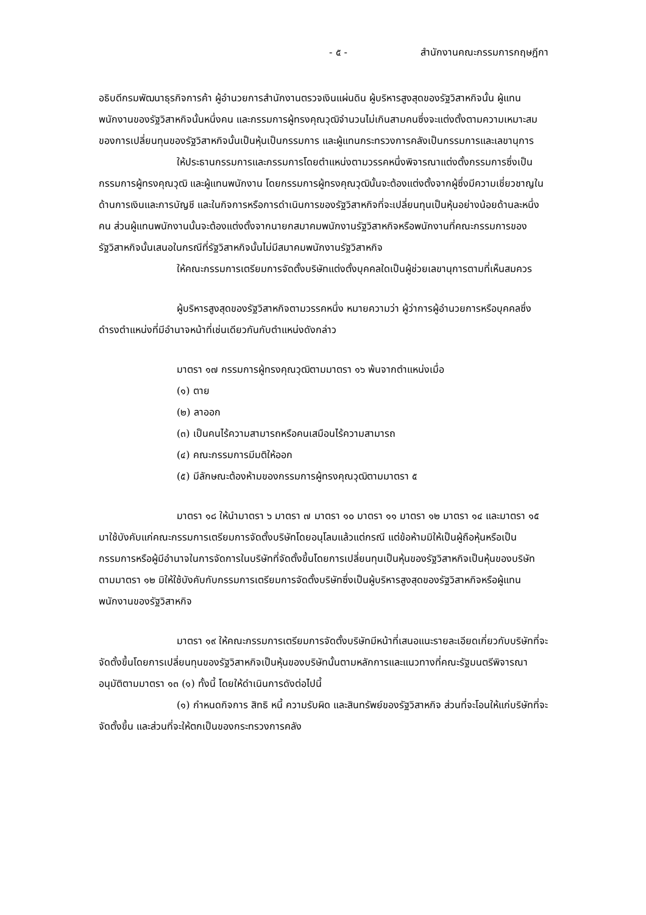- ๕ - สำนักงานคณะกรรมการกฤษฎีกา
อธิบดีกรมพัฒนาธุรกิจการค้า ผู้อำนวยการสำนักงานตรวจเงินแผ่นดิน ผู้บริหารสูงสุดของรัฐวิสาหกิจนั้น ผู้แทนพนักงานของรัฐวิสาหกิจนั้นหนึ่งคน และกรรมการผู้ทรงคุณวุฒิจำนวนไม่เกินสามคนซึ่งจะแต่งตั้งตามความเหมาะสมของการเปลี่ยนทุนของรัฐวิสาหกิจนั้นเป็นหุ้นเป็นกรรมการ และผู้แทนกระทรวงการคลังเป็นกรรมการและเลขานุการ
ให้ประธานกรรมการและกรรมการโดยตำแหน่งตามวรรคหนึ่งพิจารณาแต่งตั้งกรรมการซึ่งเป็นกรรมการผู้ทรงคุณวุฒิ และผู้แทนพนักงาน โดยกรรมการผู้ทรงคุณวุฒินั้นจะต้องแต่งตั้งจากผู้ซึ่งมีความเชี่ยวชาญในด้านการเงินและการบัญชี และในกิจการหรือการดำเนินการของรัฐวิสาหกิจที่จะเปลี่ยนทุนเป็นหุ้นอย่างน้อยด้านละหนึ่งคน ส่วนผู้แทนพนักงานนั้นจะต้องแต่งตั้งจากนายกสมาคมพนักงานรัฐวิสาหกิจหรือพนักงานที่คณะกรรมการของรัฐวิสาหกิจนั้นเสนอในกรณีที่รัฐวิสาหกิจนั้นไม่มีสมาคมพนักงานรัฐวิสาหกิจ
ให้คณะกรรมการเตรียมการจัดตั้งบริษัทแต่งตั้งบุคคลใดเป็นผู้ช่วยเลขานุการตามที่เห็นสมควร
ผู้บริหารสูงสุดของรัฐวิสาหกิจตามวรรคหนึ่ง หมายความว่า ผู้ว่าการผู้อำนวยการหรือบุคคลซึ่งดำรงตำแหน่งที่มีอำนาจหน้าที่เช่นเดียวกันกับตำแหน่งดังกล่าว
มาตรา ๑๗ กรรมการผู้ทรงคุณวุฒิตามมาตรา ๑๖ พ้นจากตำแหน่งเมื่อ
(๑) ตาย
(๒) ลาออก
(๓) เป็นคนไร้ความสามารถหรือคนเสมือนไร้ความสามารถ
(๔) คณะกรรมการมีมติให้ออก
(๕) มีลักษณะต้องห้ามของกรรมการผู้ทรงคุณวุฒิตามมาตรา ๕
มาตรา ๑๘ ให้นำมาตรา ๖ มาตรา ๗ มาตรา ๑๐ มาตรา ๑๑ มาตรา ๑๒ มาตรา ๑๔ และมาตรา ๑๕ มาใช้บังคับแก่คณะกรรมการเตรียมการจัดตั้งบริษัทโดยอนุโลมแล้วแต่กรณี แต่ข้อห้ามมิให้เป็นผู้ถือหุ้นหรือเป็นกรรมการหรือผู้มีอำนาจในการจัดการในบริษัทที่จัดตั้งขึ้นโดยการเปลี่ยนทุนเป็นหุ้นของรัฐวิสาหกิจเป็นหุ้นของบริษัทตามมาตรา ๑๒ มิให้ใช้บังคับกับกรรมการเตรียมการจัดตั้งบริษัทซึ่งเป็นผู้บริหารสูงสุดของรัฐวิสาหกิจหรือผู้แทนพนักงานของรัฐวิสาหกิจ
มาตรา ๑๙ ให้คณะกรรมการเตรียมการจัดตั้งบริษัทมีหน้าที่เสนอแนะรายละเอียดเกี่ยวกับบริษัทที่จะจัดตั้งขึ้นโดยการเปลี่ยนทุนของรัฐวิสาหกิจเป็นหุ้นของบริษัทนั้นตามหลักการและแนวทางที่คณะรัฐมนตรีพิจารณาอนุมัติตามมาตรา ๑๓ (๑) ทั้งนี้ โดยให้ดำเนินการดังต่อไปนี้
(๑) กำหนดกิจการ สิทธิ หนี้ ความรับผิด และสินทรัพย์ของรัฐวิสาหกิจ ส่วนที่จะโอนให้แก่บริษัทที่จะจัดตั้งขึ้น และส่วนที่จะให้ตกเป็นของกระทรวงการคลัง